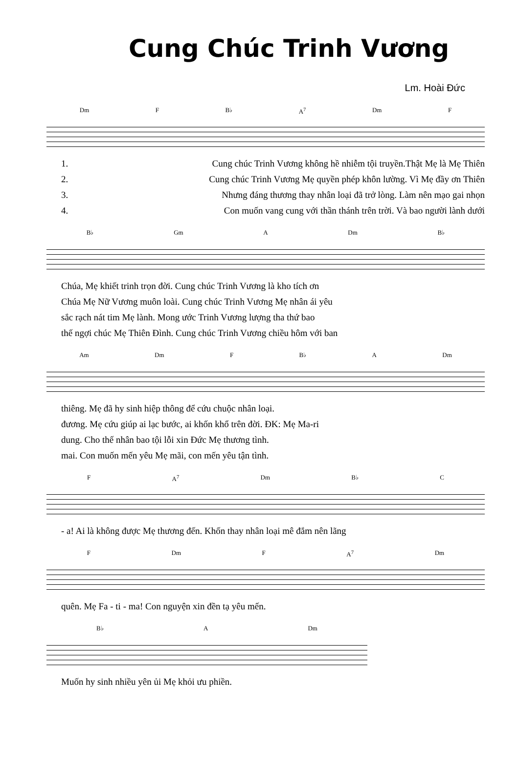Cung Chúc Trinh Vương
Lm. Hoài Đức
Dm F B♭ A<sup>7</sup> Dm F
1. Cung chúc Trinh Vương không hề nhiễm tội truyền.Thật Mẹ là Mẹ Thiên
2. Cung chúc Trinh Vương Mẹ quyền phép khôn lường. Vì Mẹ đầy ơn Thiên
3. Nhưng đáng thương thay nhân loại đã trở lòng. Làm nên mạo gai nhọn
4. Con muốn vang cung với thần thánh trên trời. Và bao người lành dưới
B♭ Gm A Dm B♭
Chúa, Mẹ khiết trinh trọn đời. Cung chúc Trinh Vương là kho tích ơn
Chúa Mẹ Nữ Vương muôn loài. Cung chúc Trinh Vương Mẹ nhân ái yêu
sắc rạch nát tim Mẹ lành. Mong ước Trinh Vương lượng tha thứ bao
thế ngợi chúc Mẹ Thiên Đình. Cung chúc Trinh Vương chiều hôm với ban
Am Dm F B♭ A Dm
thiêng. Mẹ đã hy sinh hiệp thông để cứu chuộc nhân loại.
đương. Mẹ cứu giúp ai lạc bước, ai khốn khổ trên đời. ĐK: Mẹ Ma-ri
dung. Cho thế nhân bao tội lỗi xin Đức Mẹ thương tình.
mai. Con muốn mến yêu Mẹ mãi, con mến yêu tận tình.
F A<sup>7</sup> Dm B♭ C
- a! Ai là không được Mẹ thương đến. Khốn thay nhân loại mê đắm nên lãng
F Dm F A<sup>7</sup> Dm
quên. Mẹ Fa - ti - ma! Con nguyện xin đền tạ yêu mến.
B♭ A Dm
Muốn hy sinh nhiều yên ủi Mẹ khỏi ưu phiền.